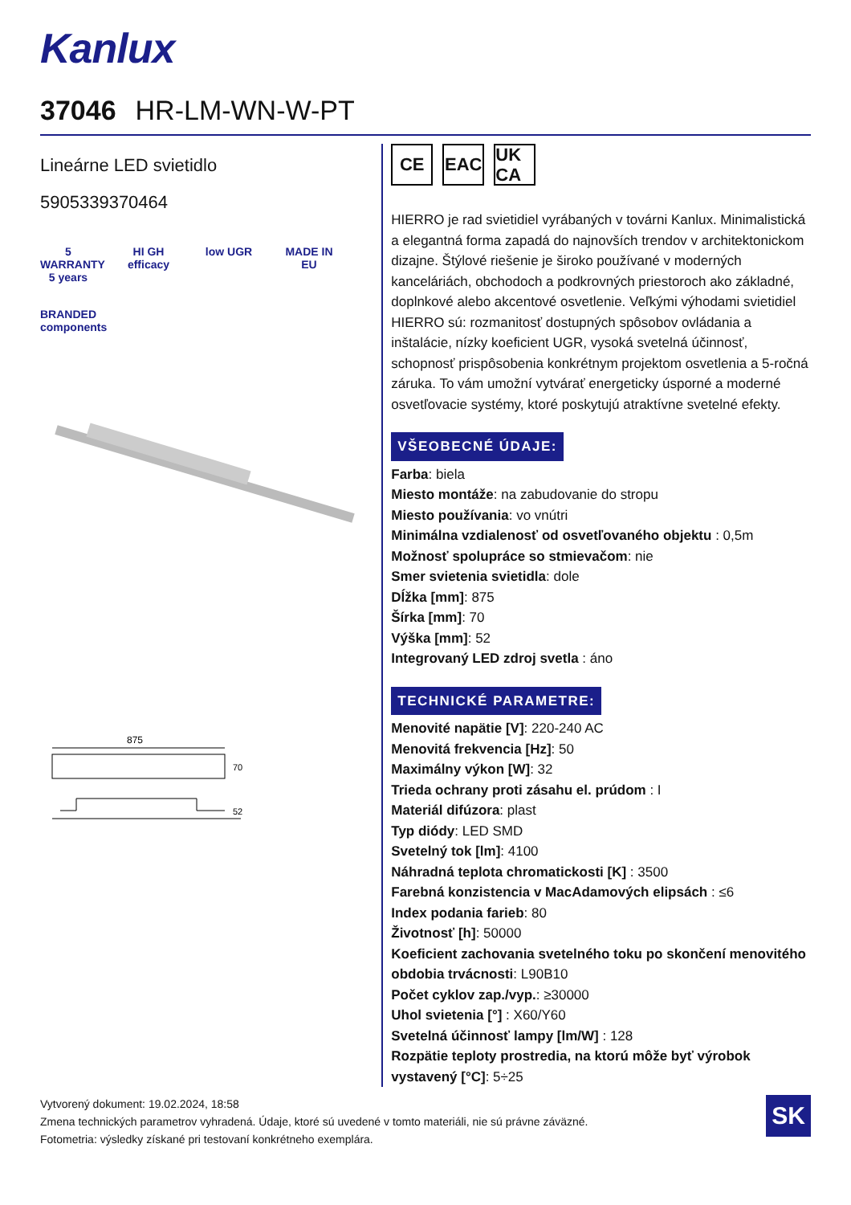Kanlux
37046 HR-LM-WN-W-PT
Lineárne LED svietidlo
5905339370464
5 WARRANTY 5 years
HI GH efficacy
low UGR
MADE IN EU
BRANDED components
875
70
52
CE EAC UK CA
HIERRO je rad svietidiel vyrábaných v továrni Kanlux. Minimalistická a elegantná forma zapadá do najnovších trendov v architektonickom dizajne. Štýlové riešenie je široko používané v moderných kanceláriách, obchodoch a podkrovných priestoroch ako základné, doplnkové alebo akcentové osvetlenie. Veľkými výhodami svietidiel HIERRO sú: rozmanitosť dostupných spôsobov ovládania a inštalácie, nízky koeficient UGR, vysoká svetelná účinnosť, schopnosť prispôsobenia konkrétnym projektom osvetlenia a 5-ročná záruka. To vám umožní vytvárať energeticky úsporné a moderné osvetľovacie systémy, ktoré poskytujú atraktívne svetelné efekty.
VŠEOBECNÉ ÚDAJE:
Farba: biela
Miesto montáže: na zabudovanie do stropu
Miesto používania: vo vnútri
Minimálna vzdialenosť od osvetľovaného objektu : 0,5m
Možnosť spolupráce so stmievačom: nie
Smer svietenia svietidla: dole
Dĺžka [mm]: 875
Šírka [mm]: 70
Výška [mm]: 52
Integrovaný LED zdroj svetla : áno
TECHNICKÉ PARAMETRE:
Menovité napätie [V]: 220-240 AC
Menovitá frekvencia [Hz]: 50
Maximálny výkon [W]: 32
Trieda ochrany proti zásahu el. prúdom : I
Materiál difúzora: plast
Typ diódy: LED SMD
Svetelný tok [lm]: 4100
Náhradná teplota chromatickosti [K] : 3500
Farebná konzistencia v MacAdamových elipsách : ≤6
Index podania farieb: 80
Životnosť [h]: 50000
Koeficient zachovania svetelného toku po skončení menovitého obdobia trvácnosti: L90B10
Počet cyklov zap./vyp.: ≥30000
Uhol svietenia [°] : X60/Y60
Svetelná účinnosť lampy [lm/W] : 128
Rozpätie teploty prostredia, na ktorú môže byť výrobok vystavený [°C]: 5÷25
Vytvorený dokument: 19.02.2024, 18:58
Zmena technických parametrov vyhradená. Údaje, ktoré sú uvedené v tomto materiáli, nie sú právne záväzné.
Fotometria: výsledky získané pri testovaní konkrétneho exemplára.
SK